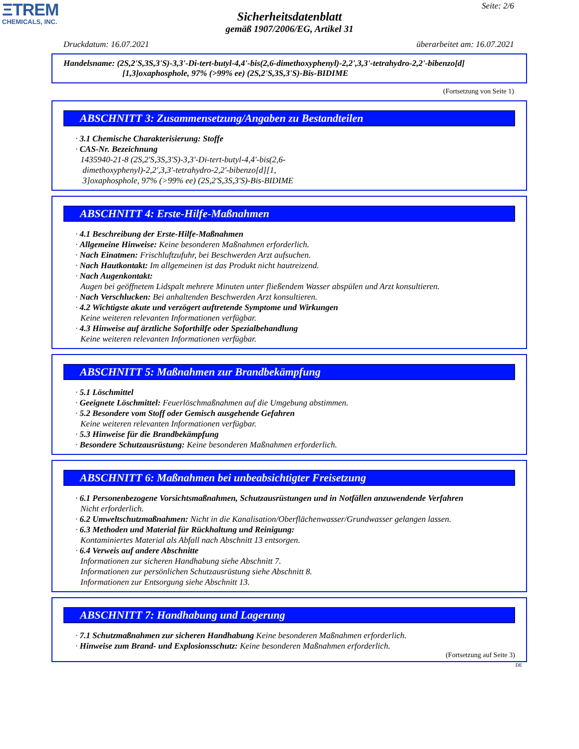ΞTREM
CHEMICALS, INC.
Seite: 2/6
Sicherheitsdatenblatt
gemäß 1907/2006/EG, Artikel 31
Druckdatum: 16.07.2021 überarbeitet am: 16.07.2021
Handelsname: (2S,2'S,3S,3'S)-3,3'-Di-tert-butyl-4,4'-bis(2,6-dimethoxyphenyl)-2,2',3,3'-tetrahydro-2,2'-bibenzo[d]
[1,3]oxaphosphole, 97% (>99% ee) (2S,2'S,3S,3'S)-Bis-BIDIME
(Fortsetzung von Seite 1)
ABSCHNITT 3: Zusammensetzung/Angaben zu Bestandteilen
· 3.1 Chemische Charakterisierung: Stoffe
· CAS-Nr. Bezeichnung
1435940-21-8 (2S,2'S,3S,3'S)-3,3'-Di-tert-butyl-4,4'-bis(2,6-
dimethoxyphenyl)-2,2',3,3'-tetrahydro-2,2'-bibenzo[d][1,
3]oxaphosphole, 97% (>99% ee) (2S,2'S,3S,3'S)-Bis-BIDIME
ABSCHNITT 4: Erste-Hilfe-Maßnahmen
· 4.1 Beschreibung der Erste-Hilfe-Maßnahmen
· Allgemeine Hinweise: Keine besonderen Maßnahmen erforderlich.
· Nach Einatmen: Frischluftzufuhr, bei Beschwerden Arzt aufsuchen.
· Nach Hautkontakt: Im allgemeinen ist das Produkt nicht hautreizend.
· Nach Augenkontakt:
Augen bei geöffnetem Lidspalt mehrere Minuten unter fließendem Wasser abspülen und Arzt konsultieren.
· Nach Verschlucken: Bei anhaltenden Beschwerden Arzt konsultieren.
· 4.2 Wichtigste akute und verzögert auftretende Symptome und Wirkungen
Keine weiteren relevanten Informationen verfügbar.
· 4.3 Hinweise auf ärztliche Soforthilfe oder Spezialbehandlung
Keine weiteren relevanten Informationen verfügbar.
ABSCHNITT 5: Maßnahmen zur Brandbekämpfung
· 5.1 Löschmittel
· Geeignete Löschmittel: Feuerlöschmaßnahmen auf die Umgebung abstimmen.
· 5.2 Besondere vom Stoff oder Gemisch ausgehende Gefahren
Keine weiteren relevanten Informationen verfügbar.
· 5.3 Hinweise für die Brandbekämpfung
· Besondere Schutzausrüstung: Keine besonderen Maßnahmen erforderlich.
ABSCHNITT 6: Maßnahmen bei unbeabsichtigter Freisetzung
· 6.1 Personenbezogene Vorsichtsmaßnahmen, Schutzausrüstungen und in Notfällen anzuwendende Verfahren
Nicht erforderlich.
· 6.2 Umweltschutzmaßnahmen: Nicht in die Kanalisation/Oberflächenwasser/Grundwasser gelangen lassen.
· 6.3 Methoden und Material für Rückhaltung und Reinigung:
Kontaminiertes Material als Abfall nach Abschnitt 13 entsorgen.
· 6.4 Verweis auf andere Abschnitte
Informationen zur sicheren Handhabung siehe Abschnitt 7.
Informationen zur persönlichen Schutzausrüstung siehe Abschnitt 8.
Informationen zur Entsorgung siehe Abschnitt 13.
ABSCHNITT 7: Handhabung und Lagerung
· 7.1 Schutzmaßnahmen zur sicheren Handhabung Keine besonderen Maßnahmen erforderlich.
· Hinweise zum Brand- und Explosionsschutz: Keine besonderen Maßnahmen erforderlich.
(Fortsetzung auf Seite 3)
DE